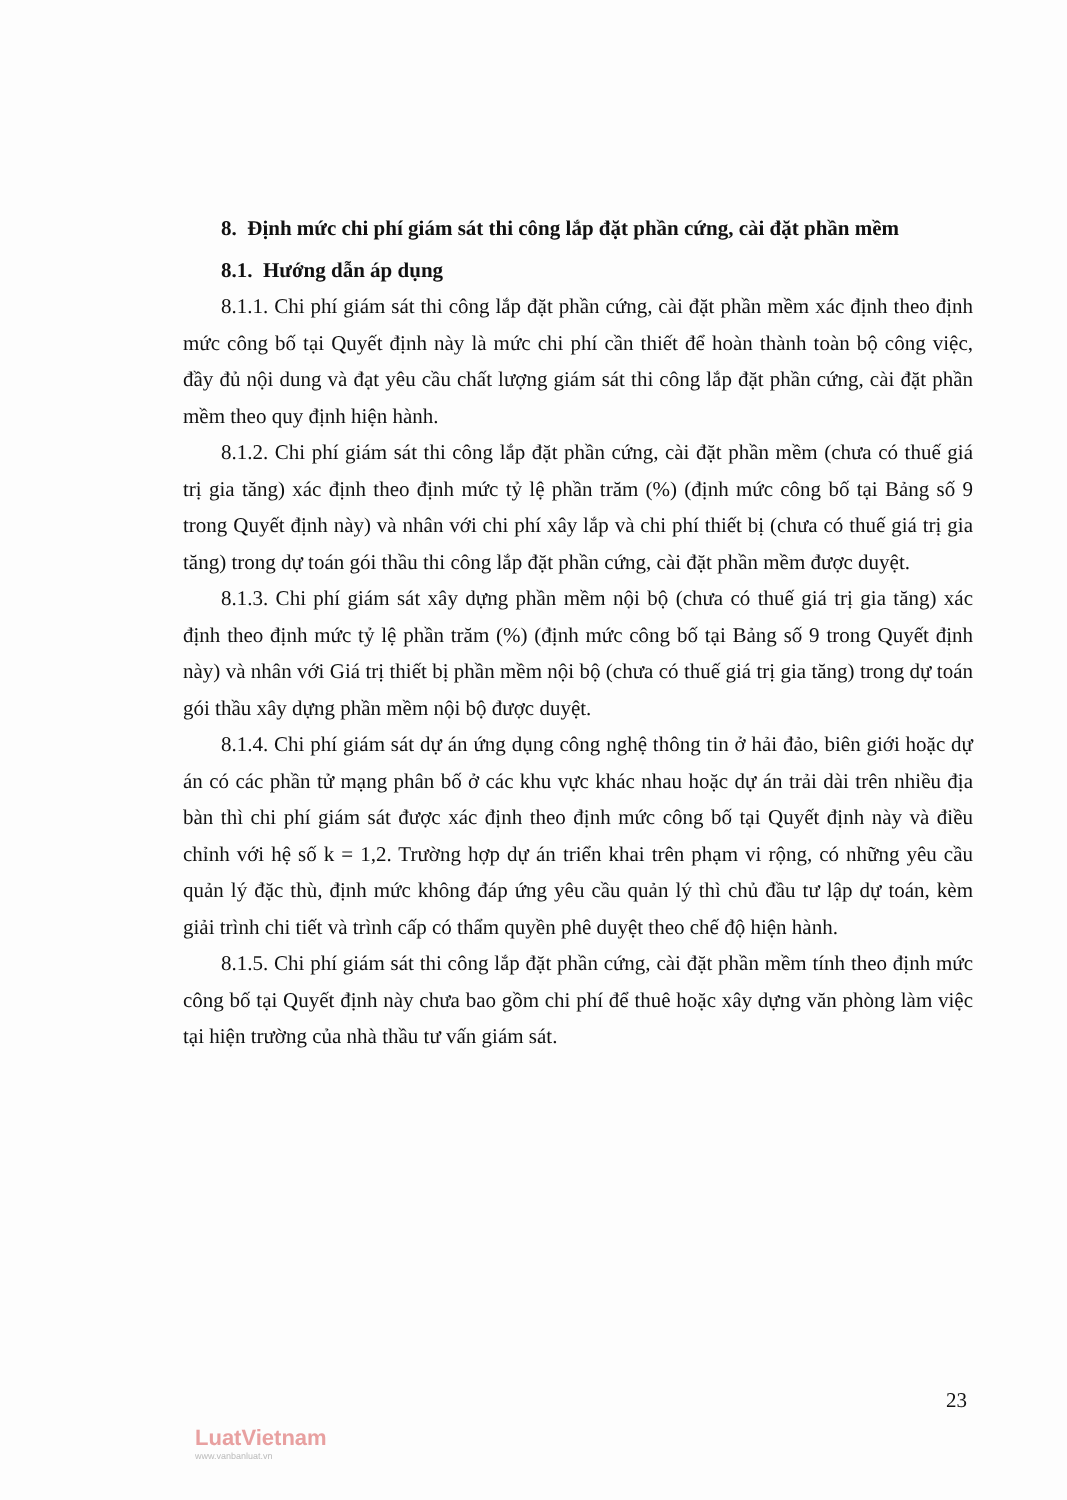8. Định mức chi phí giám sát thi công lắp đặt phần cứng, cài đặt phần mềm
8.1. Hướng dẫn áp dụng
8.1.1. Chi phí giám sát thi công lắp đặt phần cứng, cài đặt phần mềm xác định theo định mức công bố tại Quyết định này là mức chi phí cần thiết để hoàn thành toàn bộ công việc, đầy đủ nội dung và đạt yêu cầu chất lượng giám sát thi công lắp đặt phần cứng, cài đặt phần mềm theo quy định hiện hành.
8.1.2. Chi phí giám sát thi công lắp đặt phần cứng, cài đặt phần mềm (chưa có thuế giá trị gia tăng) xác định theo định mức tỷ lệ phần trăm (%) (định mức công bố tại Bảng số 9 trong Quyết định này) và nhân với chi phí xây lắp và chi phí thiết bị (chưa có thuế giá trị gia tăng) trong dự toán gói thầu thi công lắp đặt phần cứng, cài đặt phần mềm được duyệt.
8.1.3. Chi phí giám sát xây dựng phần mềm nội bộ (chưa có thuế giá trị gia tăng) xác định theo định mức tỷ lệ phần trăm (%) (định mức công bố tại Bảng số 9 trong Quyết định này) và nhân với Giá trị thiết bị phần mềm nội bộ (chưa có thuế giá trị gia tăng) trong dự toán gói thầu xây dựng phần mềm nội bộ được duyệt.
8.1.4. Chi phí giám sát dự án ứng dụng công nghệ thông tin ở hải đảo, biên giới hoặc dự án có các phần tử mạng phân bố ở các khu vực khác nhau hoặc dự án trải dài trên nhiều địa bàn thì chi phí giám sát được xác định theo định mức công bố tại Quyết định này và điều chỉnh với hệ số k = 1,2. Trường hợp dự án triển khai trên phạm vi rộng, có những yêu cầu quản lý đặc thù, định mức không đáp ứng yêu cầu quản lý thì chủ đầu tư lập dự toán, kèm giải trình chi tiết và trình cấp có thẩm quyền phê duyệt theo chế độ hiện hành.
8.1.5. Chi phí giám sát thi công lắp đặt phần cứng, cài đặt phần mềm tính theo định mức công bố tại Quyết định này chưa bao gồm chi phí để thuê hoặc xây dựng văn phòng làm việc tại hiện trường của nhà thầu tư vấn giám sát.
23
LuatVietnam
www.vanbanluat.vn